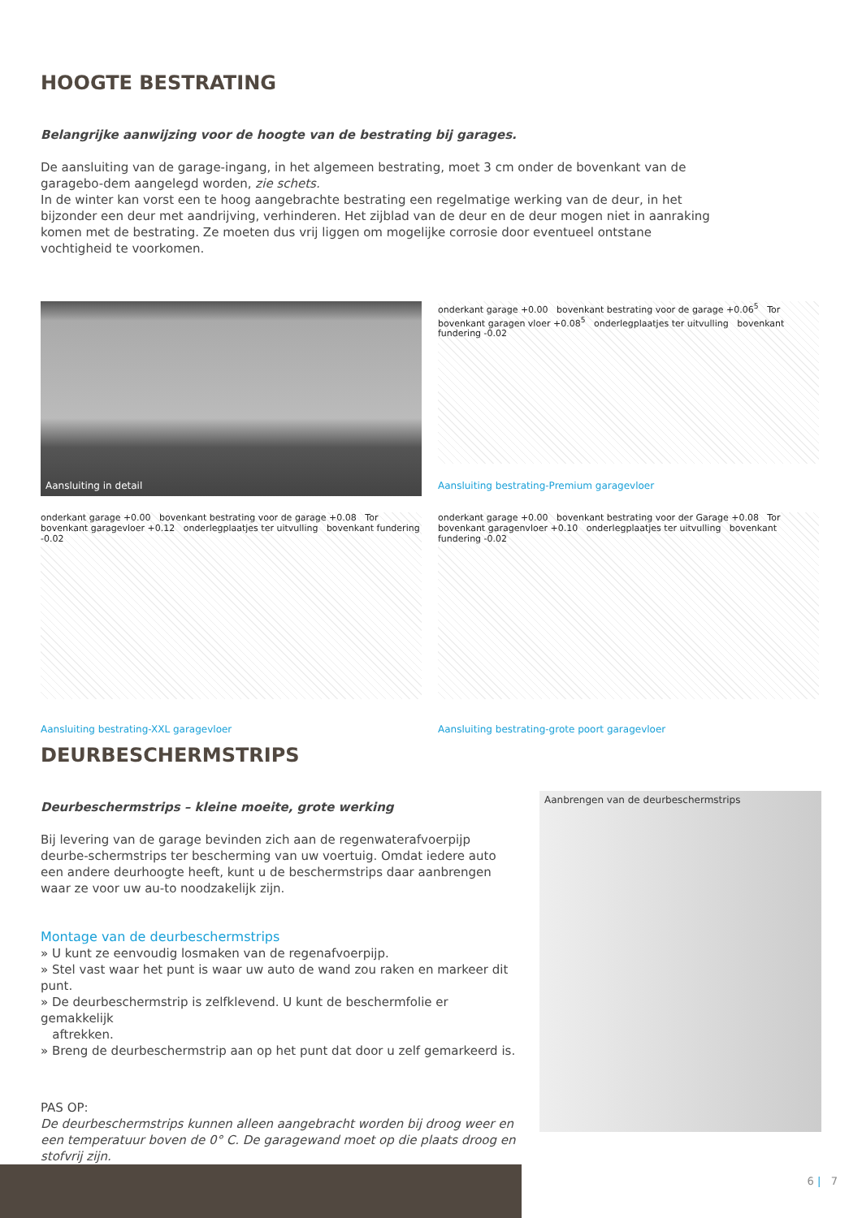HOOGTE BESTRATING
Belangrijke aanwijzing voor de hoogte van de bestrating bij garages.
De aansluiting van de garage-ingang, in het algemeen bestrating, moet 3 cm onder de bovenkant van de garagebo-dem aangelegd worden, zie schets.
In de winter kan vorst een te hoog aangebrachte bestrating een regelmatige werking van de deur, in het bijzonder een deur met aandrijving, verhinderen. Het zijblad van de deur en de deur mogen niet in aanraking komen met de bestrating. Ze moeten dus vrij liggen om mogelijke corrosie door eventueel ontstane vochtigheid te voorkomen.
Aansluiting in detail
onderkant garage +0.00 bovenkant bestrating voor de garage +0.06<sup>5</sup> Tor bovenkant garagen vloer +0.08<sup>5</sup> onderlegplaatjes ter uitvulling bovenkant fundering -0.02
Aansluiting bestrating-Premium garagevloer
onderkant garage +0.00 bovenkant bestrating voor de garage +0.08 Tor bovenkant garagevloer +0.12 onderlegplaatjes ter uitvulling bovenkant fundering -0.02
Aansluiting bestrating-XXL garagevloer
onderkant garage +0.00 bovenkant bestrating voor der Garage +0.08 Tor bovenkant garagenvloer +0.10 onderlegplaatjes ter uitvulling bovenkant fundering -0.02
Aansluiting bestrating-grote poort garagevloer
DEURBESCHERMSTRIPS
Deurbeschermstrips – kleine moeite, grote werking
Bij levering van de garage bevinden zich aan de regenwaterafvoerpijp deurbe-schermstrips ter bescherming van uw voertuig. Omdat iedere auto een andere deurhoogte heeft, kunt u de beschermstrips daar aanbrengen waar ze voor uw au-to noodzakelijk zijn.
Montage van de deurbeschermstrips
» U kunt ze eenvoudig losmaken van de regenafvoerpijp.
» Stel vast waar het punt is waar uw auto de wand zou raken en markeer dit punt.
» De deurbeschermstrip is zelfklevend. U kunt de beschermfolie er gemakkelijk
aftrekken.
» Breng de deurbeschermstrip aan op het punt dat door u zelf gemarkeerd is.
PAS OP:
De deurbeschermstrips kunnen alleen aangebracht worden bij droog weer en een temperatuur boven de 0° C. De garagewand moet op die plaats droog en stofvrij zijn.
Aanbrengen van de deurbeschermstrips
6 | 7